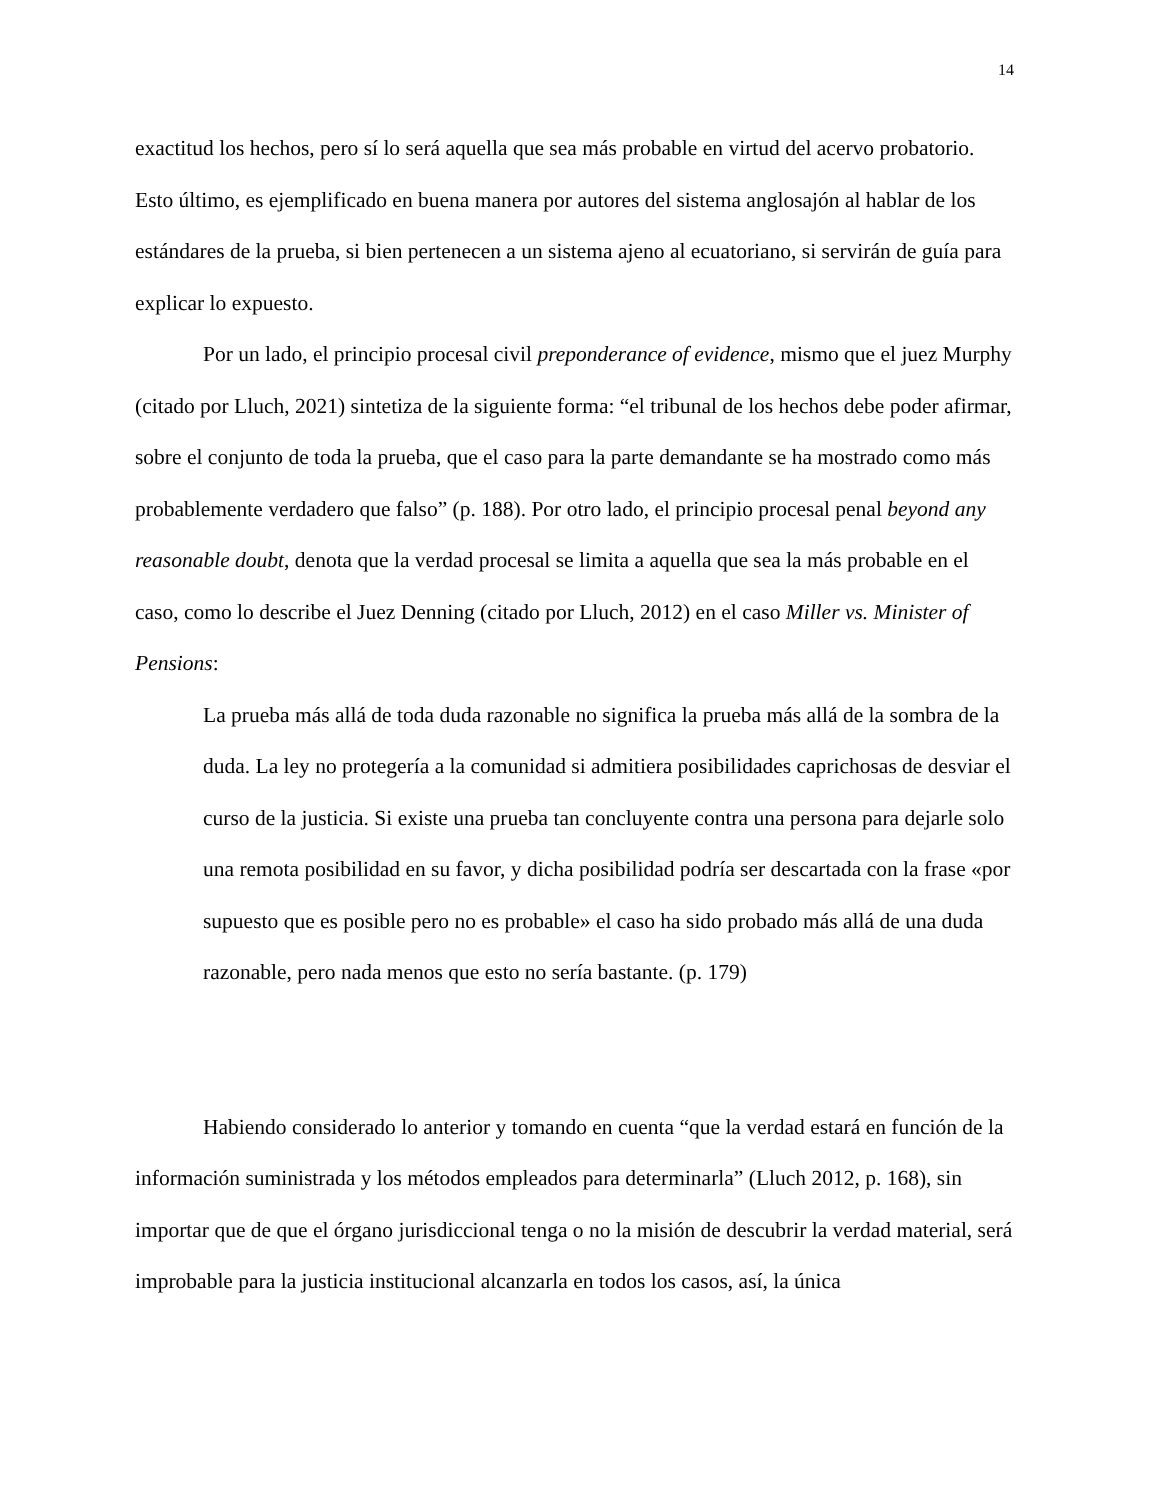14
exactitud los hechos, pero sí lo será aquella que sea más probable en virtud del acervo probatorio. Esto último, es ejemplificado en buena manera por autores del sistema anglosajón al hablar de los estándares de la prueba, si bien pertenecen a un sistema ajeno al ecuatoriano, si servirán de guía para explicar lo expuesto.
Por un lado, el principio procesal civil preponderance of evidence, mismo que el juez Murphy (citado por Lluch, 2021) sintetiza de la siguiente forma: “el tribunal de los hechos debe poder afirmar, sobre el conjunto de toda la prueba, que el caso para la parte demandante se ha mostrado como más probablemente verdadero que falso” (p. 188). Por otro lado, el principio procesal penal beyond any reasonable doubt, denota que la verdad procesal se limita a aquella que sea la más probable en el caso, como lo describe el Juez Denning (citado por Lluch, 2012) en el caso Miller vs. Minister of Pensions:
La prueba más allá de toda duda razonable no significa la prueba más allá de la sombra de la duda. La ley no protegería a la comunidad si admitiera posibilidades caprichosas de desviar el curso de la justicia. Si existe una prueba tan concluyente contra una persona para dejarle solo una remota posibilidad en su favor, y dicha posibilidad podría ser descartada con la frase «por supuesto que es posible pero no es probable» el caso ha sido probado más allá de una duda razonable, pero nada menos que esto no sería bastante. (p. 179)
Habiendo considerado lo anterior y tomando en cuenta “que la verdad estará en función de la información suministrada y los métodos empleados para determinarla” (Lluch 2012, p. 168), sin importar que de que el órgano jurisdiccional tenga o no la misión de descubrir la verdad material, será improbable para la justicia institucional alcanzarla en todos los casos, así, la única